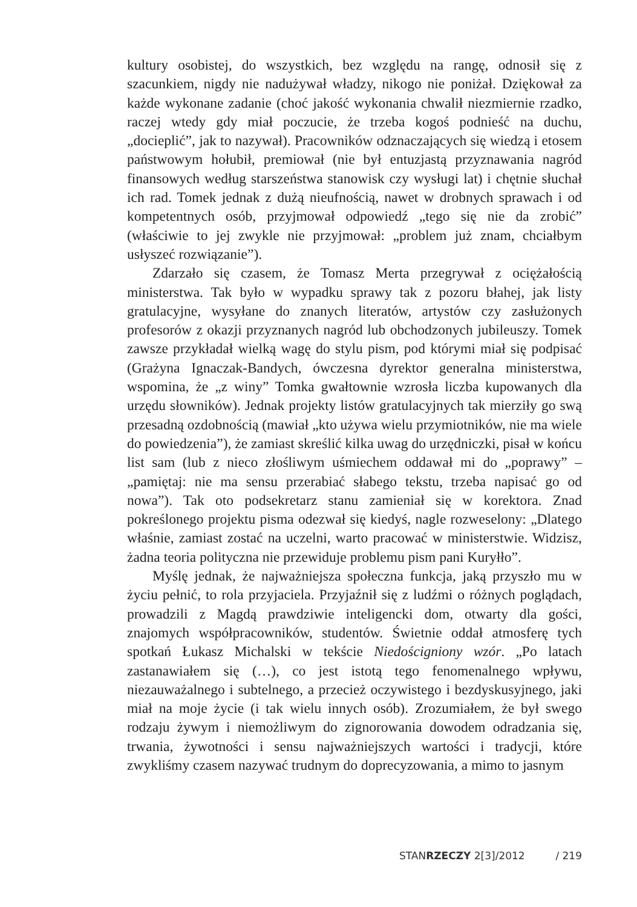kultury osobistej, do wszystkich, bez względu na rangę, odnosił się z szacunkiem, nigdy nie nadużywał władzy, nikogo nie poniżał. Dziękował za każde wykonane zadanie (choć jakość wykonania chwalił niezmiernie rzadko, raczej wtedy gdy miał poczucie, że trzeba kogoś podnieść na duchu, „docieplić”, jak to nazywał). Pracowników odznaczających się wiedzą i etosem państwowym hołubił, premiował (nie był entuzjastą przyznawania nagród finansowych według starszeństwa stanowisk czy wysługi lat) i chętnie słuchał ich rad. Tomek jednak z dużą nieufnością, nawet w drobnych sprawach i od kompetentnych osób, przyjmował odpowiedź „tego się nie da zrobić” (właściwie to jej zwykle nie przyjmował: „problem już znam, chciałbym usłyszeć rozwiązanie”).
Zdarzało się czasem, że Tomasz Merta przegrywał z ociężałością ministerstwa. Tak było w wypadku sprawy tak z pozoru błahej, jak listy gratulacyjne, wysyłane do znanych literatów, artystów czy zasłużonych profesorów z okazji przyznanych nagród lub obchodzonych jubileuszy. Tomek zawsze przykładał wielką wagę do stylu pism, pod którymi miał się podpisać (Grażyna Ignaczak-Bandych, ówczesna dyrektor generalna ministerstwa, wspomina, że „z winy” Tomka gwałtownie wzrosła liczba kupowanych dla urzędu słowników). Jednak projekty listów gratulacyjnych tak mierziły go swą przesadną ozdobnością (mawiał „kto używa wielu przymiotników, nie ma wiele do powiedzenia”), że zamiast skreślić kilka uwag do urzędniczki, pisał w końcu list sam (lub z nieco złośliwym uśmiechem oddawał mi do „poprawy” – „pamiętaj: nie ma sensu przerabiać słabego tekstu, trzeba napisać go od nowa”). Tak oto podsekretarz stanu zamieniał się w korektora. Znad pokreślonego projektu pisma odezwał się kiedyś, nagle rozweselony: „Dlatego właśnie, zamiast zostać na uczelni, warto pracować w ministerstwie. Widzisz, żadna teoria polityczna nie przewiduje problemu pism pani Kuryłło”.
Myślę jednak, że najważniejsza społeczna funkcja, jaką przyszło mu w życiu pełnić, to rola przyjaciela. Przyjaźnił się z ludźmi o różnych poglądach, prowadzili z Magdą prawdziwie inteligencki dom, otwarty dla gości, znajomych współpracowników, studentów. Świetnie oddał atmosferę tych spotkań Łukasz Michalski w tekście Niedościgniony wzór. „Po latach zastanawiałem się (…), co jest istotą tego fenomenalnego wpływu, niezauważalnego i subtelnego, a przecież oczywistego i bezdyskusyjnego, jaki miał na moje życie (i tak wielu innych osób). Zrozumiałem, że był swego rodzaju żywym i niemożliwym do zignorowania dowodem odradzania się, trwania, żywotności i sensu najważniejszych wartości i tradycji, które zwykliśmy czasem nazywać trudnym do doprecyzowania, a mimo to jasnym
STANRZECZY 2[3]/2012 / 219